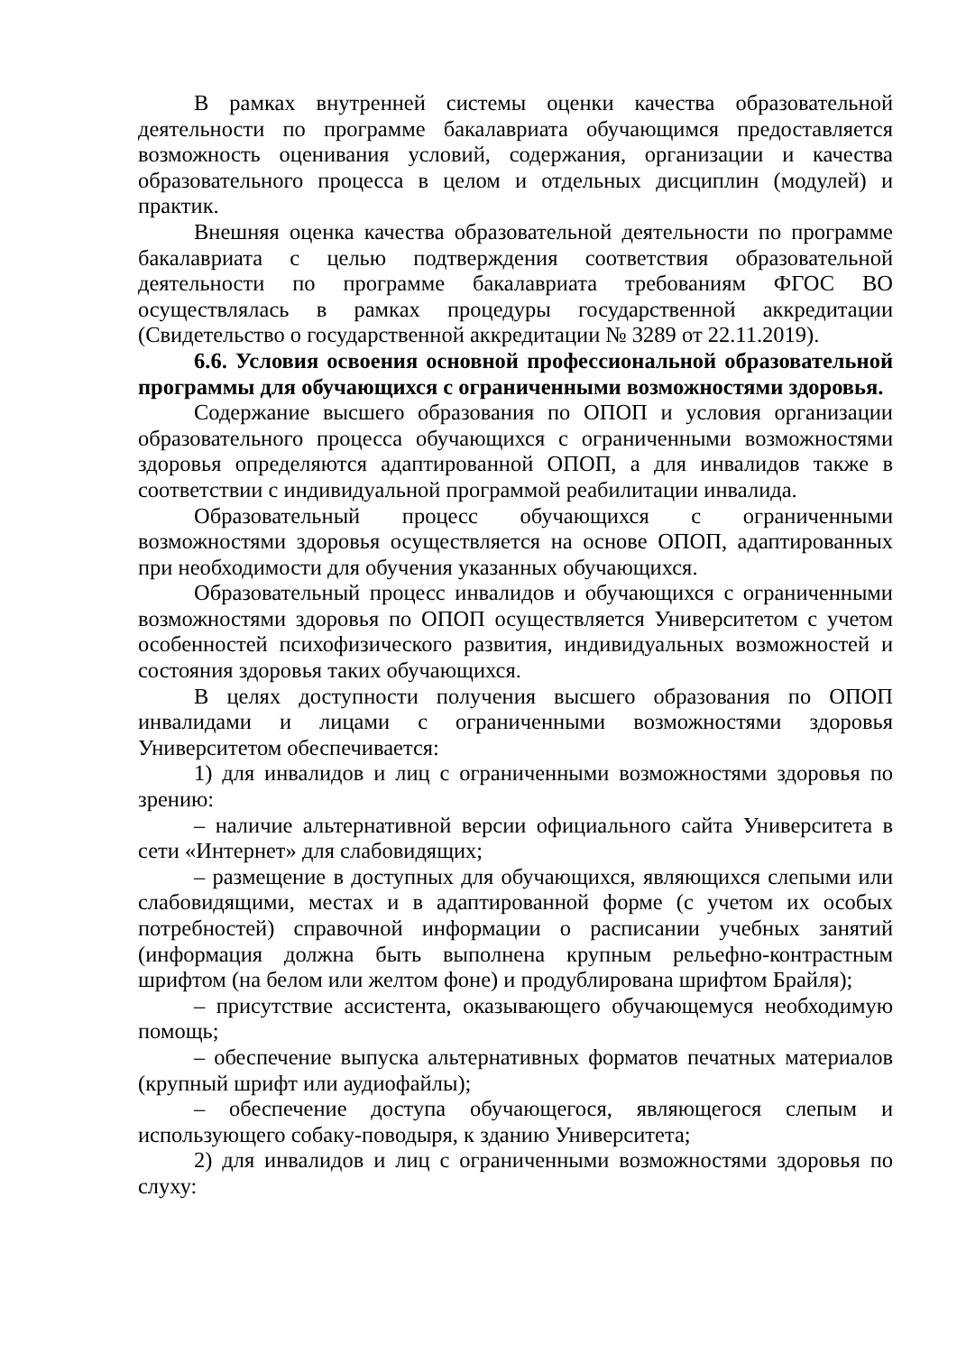В рамках внутренней системы оценки качества образовательной деятельности по программе бакалавриата обучающимся предоставляется возможность оценивания условий, содержания, организации и качества образовательного процесса в целом и отдельных дисциплин (модулей) и практик.
Внешняя оценка качества образовательной деятельности по программе бакалавриата с целью подтверждения соответствия образовательной деятельности по программе бакалавриата требованиям ФГОС ВО осуществлялась в рамках процедуры государственной аккредитации (Свидетельство о государственной аккредитации № 3289 от 22.11.2019).
6.6. Условия освоения основной профессиональной образовательной программы для обучающихся с ограниченными возможностями здоровья.
Содержание высшего образования по ОПОП и условия организации образовательного процесса обучающихся с ограниченными возможностями здоровья определяются адаптированной ОПОП, а для инвалидов также в соответствии с индивидуальной программой реабилитации инвалида.
Образовательный процесс обучающихся с ограниченными возможностями здоровья осуществляется на основе ОПОП, адаптированных при необходимости для обучения указанных обучающихся.
Образовательный процесс инвалидов и обучающихся с ограниченными возможностями здоровья по ОПОП осуществляется Университетом с учетом особенностей психофизического развития, индивидуальных возможностей и состояния здоровья таких обучающихся.
В целях доступности получения высшего образования по ОПОП инвалидами и лицами с ограниченными возможностями здоровья Университетом обеспечивается:
1) для инвалидов и лиц с ограниченными возможностями здоровья по зрению:
– наличие альтернативной версии официального сайта Университета в сети «Интернет» для слабовидящих;
– размещение в доступных для обучающихся, являющихся слепыми или слабовидящими, местах и в адаптированной форме (с учетом их особых потребностей) справочной информации о расписании учебных занятий (информация должна быть выполнена крупным рельефно-контрастным шрифтом (на белом или желтом фоне) и продублирована шрифтом Брайля);
– присутствие ассистента, оказывающего обучающемуся необходимую помощь;
– обеспечение выпуска альтернативных форматов печатных материалов (крупный шрифт или аудиофайлы);
– обеспечение доступа обучающегося, являющегося слепым и использующего собаку-поводыря, к зданию Университета;
2) для инвалидов и лиц с ограниченными возможностями здоровья по слуху: